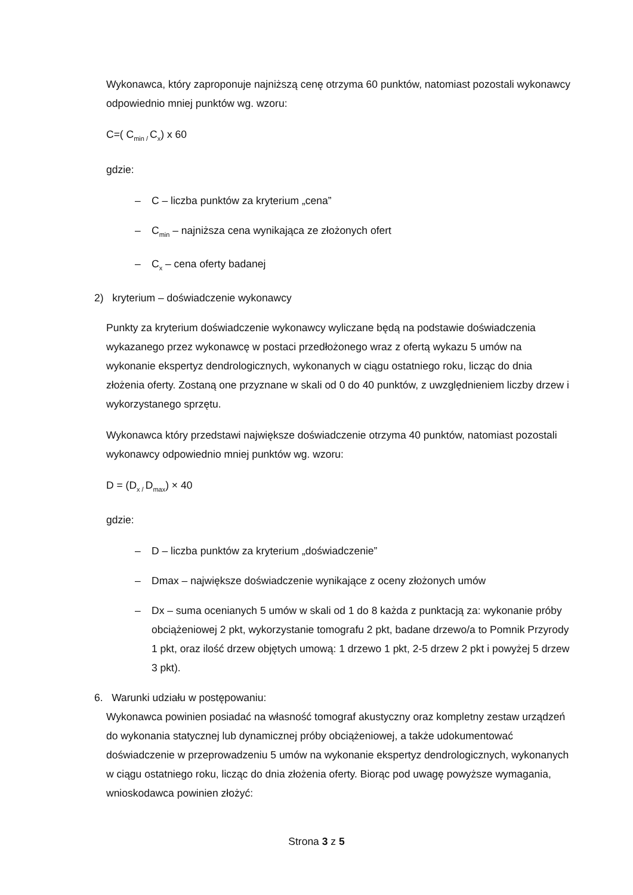Wykonawca, który zaproponuje najniższą cenę otrzyma 60 punktów, natomiast pozostali wykonawcy odpowiednio mniej punktów wg. wzoru:
C=( C<sub>min /</sub>C<sub>x</sub>) x 60
gdzie:
– C – liczba punktów za kryterium „cena”
– C<sub>min</sub> – najniższa cena wynikająca ze złożonych ofert
– C<sub>x</sub> – cena oferty badanej
2) kryterium – doświadczenie wykonawcy
Punkty za kryterium doświadczenie wykonawcy wyliczane będą na podstawie doświadczenia wykazanego przez wykonawcę w postaci przedłożonego wraz z ofertą wykazu 5 umów na wykonanie ekspertyz dendrologicznych, wykonanych w ciągu ostatniego roku, licząc do dnia złożenia oferty. Zostaną one przyznane w skali od 0 do 40 punktów, z uwzględnieniem liczby drzew i wykorzystanego sprzętu.
Wykonawca który przedstawi największe doświadczenie otrzyma 40 punktów, natomiast pozostali wykonawcy odpowiednio mniej punktów wg. wzoru:
D = (D<sub>x /</sub>D<sub>max</sub>) × 40
gdzie:
– D – liczba punktów za kryterium „doświadczenie”
– Dmax – największe doświadczenie wynikające z oceny złożonych umów
– Dx – suma ocenianych 5 umów w skali od 1 do 8 każda z punktacją za: wykonanie próby obciążeniowej 2 pkt, wykorzystanie tomografu 2 pkt, badane drzewo/a to Pomnik Przyrody 1 pkt, oraz ilość drzew objętych umową: 1 drzewo 1 pkt, 2-5 drzew 2 pkt i powyżej 5 drzew 3 pkt).
6. Warunki udziału w postępowaniu:
Wykonawca powinien posiadać na własność tomograf akustyczny oraz kompletny zestaw urządzeń do wykonania statycznej lub dynamicznej próby obciążeniowej, a także udokumentować doświadczenie w przeprowadzeniu 5 umów na wykonanie ekspertyz dendrologicznych, wykonanych w ciągu ostatniego roku, licząc do dnia złożenia oferty. Biorąc pod uwagę powyższe wymagania, wnioskodawca powinien złożyć:
Strona 3 z 5